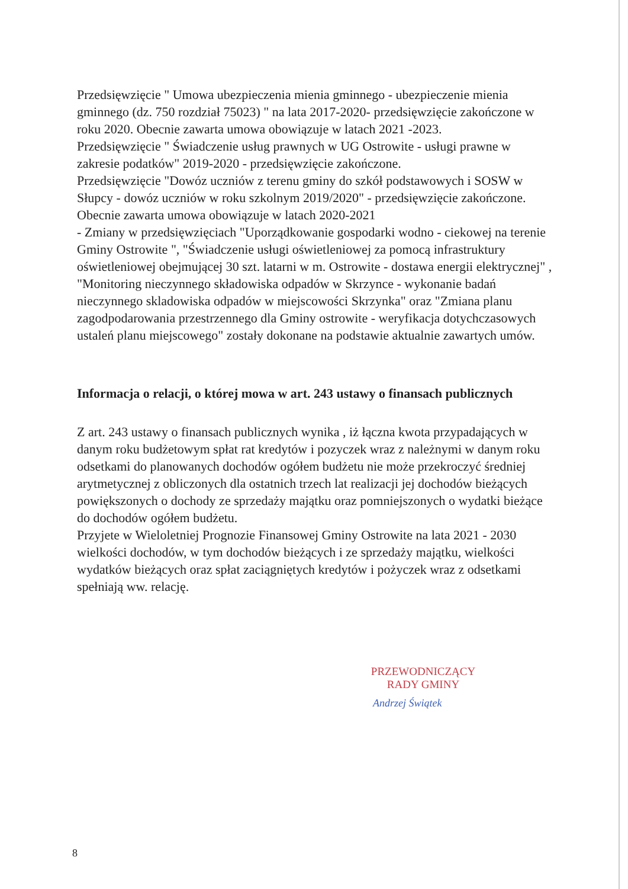Przedsięwzięcie " Umowa ubezpieczenia mienia gminnego - ubezpieczenie mienia gminnego (dz. 750 rozdział 75023) " na lata 2017-2020- przedsięwzięcie zakończone w roku 2020. Obecnie zawarta umowa obowiązuje w latach 2021 -2023.
Przedsięwzięcie " Świadczenie usług prawnych w UG Ostrowite - usługi prawne w zakresie podatków" 2019-2020 - przedsięwzięcie zakończone.
Przedsięwzięcie "Dowóz uczniów z terenu gminy do szkół podstawowych i SOSW w Słupcy - dowóz uczniów w roku szkolnym 2019/2020" - przedsięwzięcie zakończone. Obecnie zawarta umowa obowiązuje w latach 2020-2021
- Zmiany w przedsięwzięciach "Uporządkowanie gospodarki wodno - ciekowej na terenie Gminy Ostrowite ", "Świadczenie usługi oświetleniowej za pomocą infrastruktury oświetleniowej obejmującej 30 szt. latarni w m. Ostrowite - dostawa energii elektrycznej" , "Monitoring nieczynnego składowiska odpadów w Skrzynce - wykonanie badań nieczynnego skladowiska odpadów w miejscowości Skrzynka" oraz "Zmiana planu zagodpodarowania przestrzennego dla Gminy ostrowite - weryfikacja dotychczasowych ustaleń planu miejscowego" zostały dokonane na podstawie aktualnie zawartych umów.
Informacja o relacji, o której mowa w art. 243 ustawy o finansach publicznych
Z art. 243 ustawy o finansach publicznych wynika , iż łączna kwota przypadających w danym roku budżetowym spłat rat kredytów i pozyczek wraz z należnymi w danym roku odsetkami do planowanych dochodów ogółem budżetu nie może przekroczyć średniej arytmetycznej z obliczonych dla ostatnich trzech lat realizacji jej dochodów bieżących powiększonych o dochody ze sprzedaży majątku oraz pomniejszonych o wydatki bieżące do dochodów ogółem budżetu.
Przyjete w Wieloletniej Prognozie Finansowej Gminy Ostrowite na lata 2021 - 2030 wielkości dochodów, w tym dochodów bieżących i ze sprzedaży majątku, wielkości wydatków bieżących oraz spłat zaciągniętych kredytów i pożyczek wraz z odsetkami spełniają ww. relację.
PRZEWODNICZĄCY
RADY GMINY
Andrzej Świątek
8